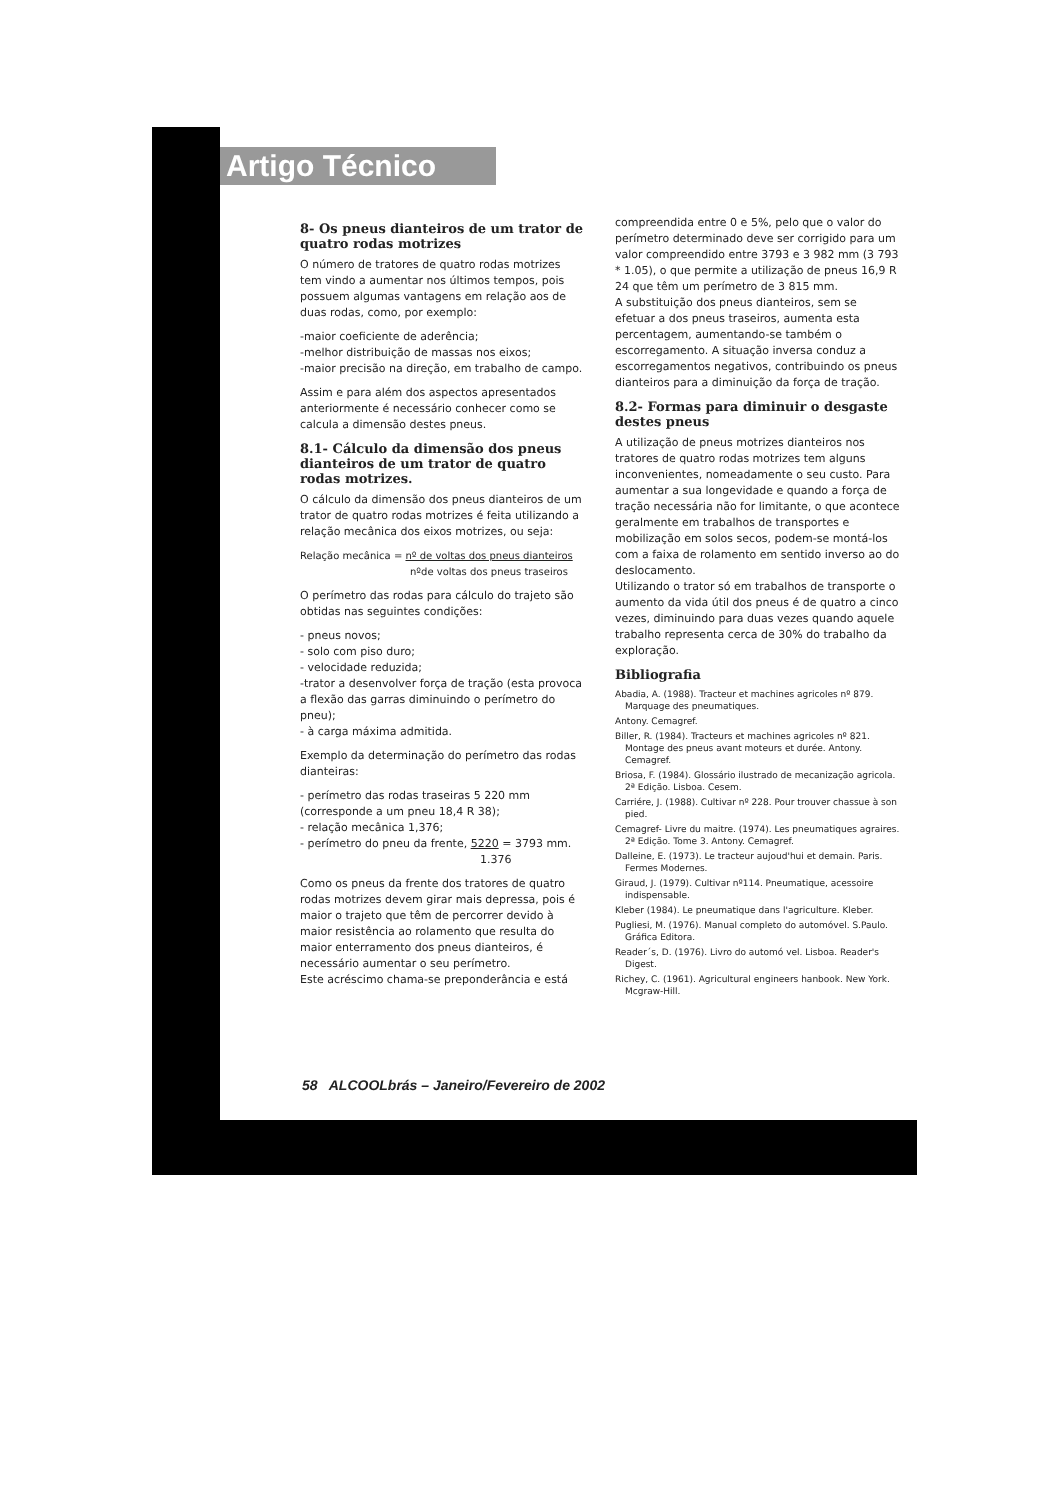Artigo Técnico
8- Os pneus dianteiros de um trator de quatro rodas motrizes
O número de tratores de quatro rodas motrizes tem vindo a aumentar nos últimos tempos, pois possuem algumas vantagens em relação aos de duas rodas, como, por exemplo:
-maior coeficiente de aderência;
-melhor distribuição de massas nos eixos;
-maior precisão na direção, em trabalho de campo.
Assim e para além dos aspectos apresentados anteriormente é necessário conhecer como se calcula a dimensão destes pneus.
8.1- Cálculo da dimensão dos pneus dianteiros de um trator de quatro rodas motrizes.
O cálculo da dimensão dos pneus dianteiros de um trator de quatro rodas motrizes é feita utilizando a relação mecânica dos eixos motrizes, ou seja:
Relação mecânica = nº de voltas dos pneus dianteiros
nºde voltas dos pneus traseiros
O perímetro das rodas para cálculo do trajeto são obtidas nas seguintes condições:
- pneus novos;
- solo com piso duro;
- velocidade reduzida;
-trator a desenvolver força de tração (esta provoca a flexão das garras diminuindo o perímetro do pneu);
- à carga máxima admitida.
Exemplo da determinação do perímetro das rodas dianteiras:
- perímetro das rodas traseiras 5 220 mm (corresponde a um pneu 18,4 R 38);
- relação mecânica 1,376;
- perímetro do pneu da frente, 5220 = 3793 mm.
1.376
Como os pneus da frente dos tratores de quatro rodas motrizes devem girar mais depressa, pois é maior o trajeto que têm de percorrer devido à maior resistência ao rolamento que resulta do maior enterramento dos pneus dianteiros, é necessário aumentar o seu perímetro.
Este acréscimo chama-se preponderância e está
compreendida entre 0 e 5%, pelo que o valor do perímetro determinado deve ser corrigido para um valor compreendido entre 3793 e 3 982 mm (3 793 * 1.05), o que permite a utilização de pneus 16,9 R 24 que têm um perímetro de 3 815 mm.
A substituição dos pneus dianteiros, sem se efetuar a dos pneus traseiros, aumenta esta percentagem, aumentando-se também o escorregamento. A situação inversa conduz a escorregamentos negativos, contribuindo os pneus dianteiros para a diminuição da força de tração.
8.2- Formas para diminuir o desgaste destes pneus
A utilização de pneus motrizes dianteiros nos tratores de quatro rodas motrizes tem alguns inconvenientes, nomeadamente o seu custo. Para aumentar a sua longevidade e quando a força de tração necessária não for limitante, o que acontece geralmente em trabalhos de transportes e mobilização em solos secos, podem-se montá-los com a faixa de rolamento em sentido inverso ao do deslocamento.
Utilizando o trator só em trabalhos de transporte o aumento da vida útil dos pneus é de quatro a cinco vezes, diminuindo para duas vezes quando aquele trabalho representa cerca de 30% do trabalho da exploração.
Bibliografia
Abadia, A. (1988). Tracteur et machines agricoles nº 879. Marquage des pneumatiques.
Antony. Cemagref.
Biller, R. (1984). Tracteurs et machines agricoles nº 821. Montage des pneus avant moteurs et durée. Antony. Cemagref.
Briosa, F. (1984). Glossário ilustrado de mecanização agricola. 2ª Edição. Lisboa. Cesem.
Carriére, J. (1988). Cultivar nº 228. Pour trouver chassue à son pied.
Cemagref- Livre du maitre. (1974). Les pneumatiques agraires. 2ª Edição. Tome 3. Antony. Cemagref.
Dalleine, E. (1973). Le tracteur aujoud'hui et demain. Paris. Fermes Modernes.
Giraud, J. (1979). Cultivar nº114. Pneumatique, acessoire indispensable.
Kleber (1984). Le pneumatique dans l'agriculture. Kleber.
Pugliesi, M. (1976). Manual completo do automóvel. S.Paulo. Gráfica Editora.
Reader´s, D. (1976). Livro do automó vel. Lisboa. Reader's Digest.
Richey, C. (1961). Agricultural engineers hanbook. New York. Mcgraw-Hill.
58 ALCOOLbrás – Janeiro/Fevereiro de 2002